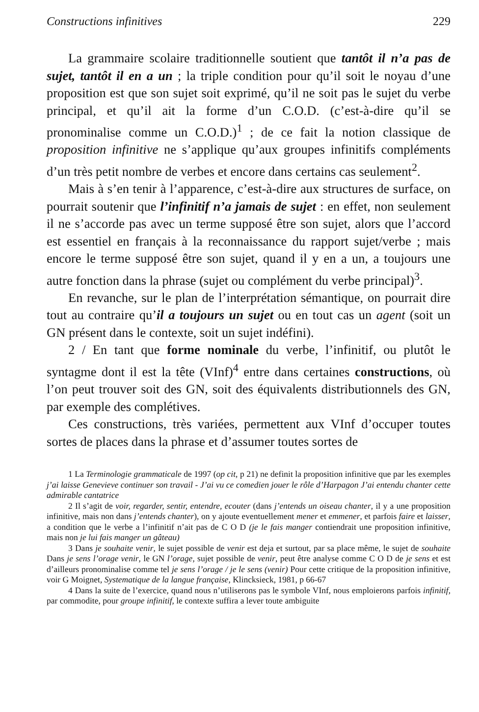Constructions infinitives 229
La grammaire scolaire traditionnelle soutient que tantôt il n’a pas de sujet, tantôt il en a un ; la triple condition pour qu’il soit le noyau d’une proposition est que son sujet soit exprimé, qu’il ne soit pas le sujet du verbe principal, et qu’il ait la forme d’un C.O.D. (c’est-à-dire qu’il se pronominalise comme un C.O.D.)<sup>1</sup> ; de ce fait la notion classique de proposition infinitive ne s’applique qu’aux groupes infinitifs compléments d’un très petit nombre de verbes et encore dans certains cas seulement<sup>2</sup>.
Mais à s’en tenir à l’apparence, c’est-à-dire aux structures de surface, on pourrait soutenir que l’infinitif n’a jamais de sujet : en effet, non seulement il ne s’accorde pas avec un terme supposé être son sujet, alors que l’accord est essentiel en français à la reconnaissance du rapport sujet/verbe ; mais encore le terme supposé être son sujet, quand il y en a un, a toujours une autre fonction dans la phrase (sujet ou complément du verbe principal)<sup>3</sup>.
En revanche, sur le plan de l’interprétation sémantique, on pourrait dire tout au contraire qu’il a toujours un sujet ou en tout cas un agent (soit un GN présent dans le contexte, soit un sujet indéfini).
2 / En tant que forme nominale du verbe, l’infinitif, ou plutôt le syntagme dont il est la tête (VInf)<sup>4</sup> entre dans certaines constructions, où l’on peut trouver soit des GN, soit des équivalents distributionnels des GN, par exemple des complétives.
Ces constructions, très variées, permettent aux VInf d’occuper toutes sortes de places dans la phrase et d’assumer toutes sortes de
1 La Terminologie grammaticale de 1997 (op cit, p 21) ne definit la proposition infinitive que par les exemples j’ai laisse Genevieve continuer son travail - J’ai vu ce comedien jouer le rôle d’Harpagon J’ai entendu chanter cette admirable cantatrice
2 Il s’agit de voir, regarder, sentir, entendre, ecouter (dans j’entends un oiseau chanter, il y a une proposition infinitive, mais non dans j’entends chanter), on y ajoute eventuellement mener et emmener, et parfois faire et laisser, a condition que le verbe a l’infinitif n’ait pas de C O D (je le fais manger contiendrait une proposition infinitive, mais non je lui fais manger un gâteau)
3 Dans je souhaite venir, le sujet possible de venir est deja et surtout, par sa place même, le sujet de souhaite Dans je sens l’orage venir, le GN l’orage, sujet possible de venir, peut être analyse comme C O D de je sens et est d’ailleurs pronominalise comme tel je sens l’orage / je le sens (venir) Pour cette critique de la proposition infinitive, voir G Moignet, Systematique de la langue française, Klincksieck, 1981, p 66-67
4 Dans la suite de l’exercice, quand nous n’utiliserons pas le symbole VInf, nous emploierons parfois infinitif, par commodite, pour groupe infinitif, le contexte suffira a lever toute ambiguite